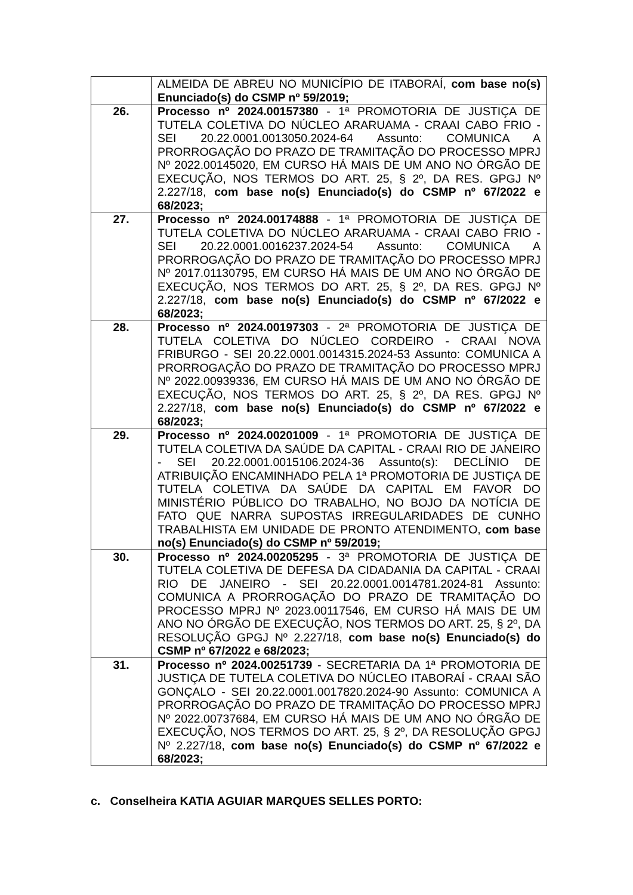| | ALMEIDA DE ABREU NO MUNICÍPIO DE ITABORAÍ, com base no(s) Enunciado(s) do CSMP nº 59/2019; |
| 26. | Processo nº 2024.00157380 - 1ª PROMOTORIA DE JUSTIÇA DE TUTELA COLETIVA DO NÚCLEO ARARUAMA - CRAAI CABO FRIO - SEI 20.22.0001.0013050.2024-64 Assunto: COMUNICA A PRORROGAÇÃO DO PRAZO DE TRAMITAÇÃO DO PROCESSO MPRJ Nº 2022.00145020, EM CURSO HÁ MAIS DE UM ANO NO ÓRGÃO DE EXECUÇÃO, NOS TERMOS DO ART. 25, § 2º, DA RES. GPGJ Nº 2.227/18, com base no(s) Enunciado(s) do CSMP nº 67/2022 e 68/2023; |
| 27. | Processo nº 2024.00174888 - 1ª PROMOTORIA DE JUSTIÇA DE TUTELA COLETIVA DO NÚCLEO ARARUAMA - CRAAI CABO FRIO - SEI 20.22.0001.0016237.2024-54 Assunto: COMUNICA A PRORROGAÇÃO DO PRAZO DE TRAMITAÇÃO DO PROCESSO MPRJ Nº 2017.01130795, EM CURSO HÁ MAIS DE UM ANO NO ÓRGÃO DE EXECUÇÃO, NOS TERMOS DO ART. 25, § 2º, DA RES. GPGJ Nº 2.227/18, com base no(s) Enunciado(s) do CSMP nº 67/2022 e 68/2023; |
| 28. | Processo nº 2024.00197303 - 2ª PROMOTORIA DE JUSTIÇA DE TUTELA COLETIVA DO NÚCLEO CORDEIRO - CRAAI NOVA FRIBURGO - SEI 20.22.0001.0014315.2024-53 Assunto: COMUNICA A PRORROGAÇÃO DO PRAZO DE TRAMITAÇÃO DO PROCESSO MPRJ Nº 2022.00939336, EM CURSO HÁ MAIS DE UM ANO NO ÓRGÃO DE EXECUÇÃO, NOS TERMOS DO ART. 25, § 2º, DA RES. GPGJ Nº 2.227/18, com base no(s) Enunciado(s) do CSMP nº 67/2022 e 68/2023; |
| 29. | Processo nº 2024.00201009 - 1ª PROMOTORIA DE JUSTIÇA DE TUTELA COLETIVA DA SAÚDE DA CAPITAL - CRAAI RIO DE JANEIRO - SEI 20.22.0001.0015106.2024-36 Assunto(s): DECLÍNIO DE ATRIBUIÇÃO ENCAMINHADO PELA 1ª PROMOTORIA DE JUSTIÇA DE TUTELA COLETIVA DA SAÚDE DA CAPITAL EM FAVOR DO MINISTÉRIO PÚBLICO DO TRABALHO, NO BOJO DA NOTÍCIA DE FATO QUE NARRA SUPOSTAS IRREGULARIDADES DE CUNHO TRABALHISTA EM UNIDADE DE PRONTO ATENDIMENTO, com base no(s) Enunciado(s) do CSMP nº 59/2019; |
| 30. | Processo nº 2024.00205295 - 3ª PROMOTORIA DE JUSTIÇA DE TUTELA COLETIVA DE DEFESA DA CIDADANIA DA CAPITAL - CRAAI RIO DE JANEIRO - SEI 20.22.0001.0014781.2024-81 Assunto: COMUNICA A PRORROGAÇÃO DO PRAZO DE TRAMITAÇÃO DO PROCESSO MPRJ Nº 2023.00117546, EM CURSO HÁ MAIS DE UM ANO NO ÓRGÃO DE EXECUÇÃO, NOS TERMOS DO ART. 25, § 2º, DA RESOLUÇÃO GPGJ Nº 2.227/18, com base no(s) Enunciado(s) do CSMP nº 67/2022 e 68/2023; |
| 31. | Processo nº 2024.00251739 - SECRETARIA DA 1ª PROMOTORIA DE JUSTIÇA DE TUTELA COLETIVA DO NÚCLEO ITABORAÍ - CRAAI SÃO GONÇALO - SEI 20.22.0001.0017820.2024-90 Assunto: COMUNICA A PRORROGAÇÃO DO PRAZO DE TRAMITAÇÃO DO PROCESSO MPRJ Nº 2022.00737684, EM CURSO HÁ MAIS DE UM ANO NO ÓRGÃO DE EXECUÇÃO, NOS TERMOS DO ART. 25, § 2º, DA RESOLUÇÃO GPGJ Nº 2.227/18, com base no(s) Enunciado(s) do CSMP nº 67/2022 e 68/2023; |
c. Conselheira KATIA AGUIAR MARQUES SELLES PORTO: